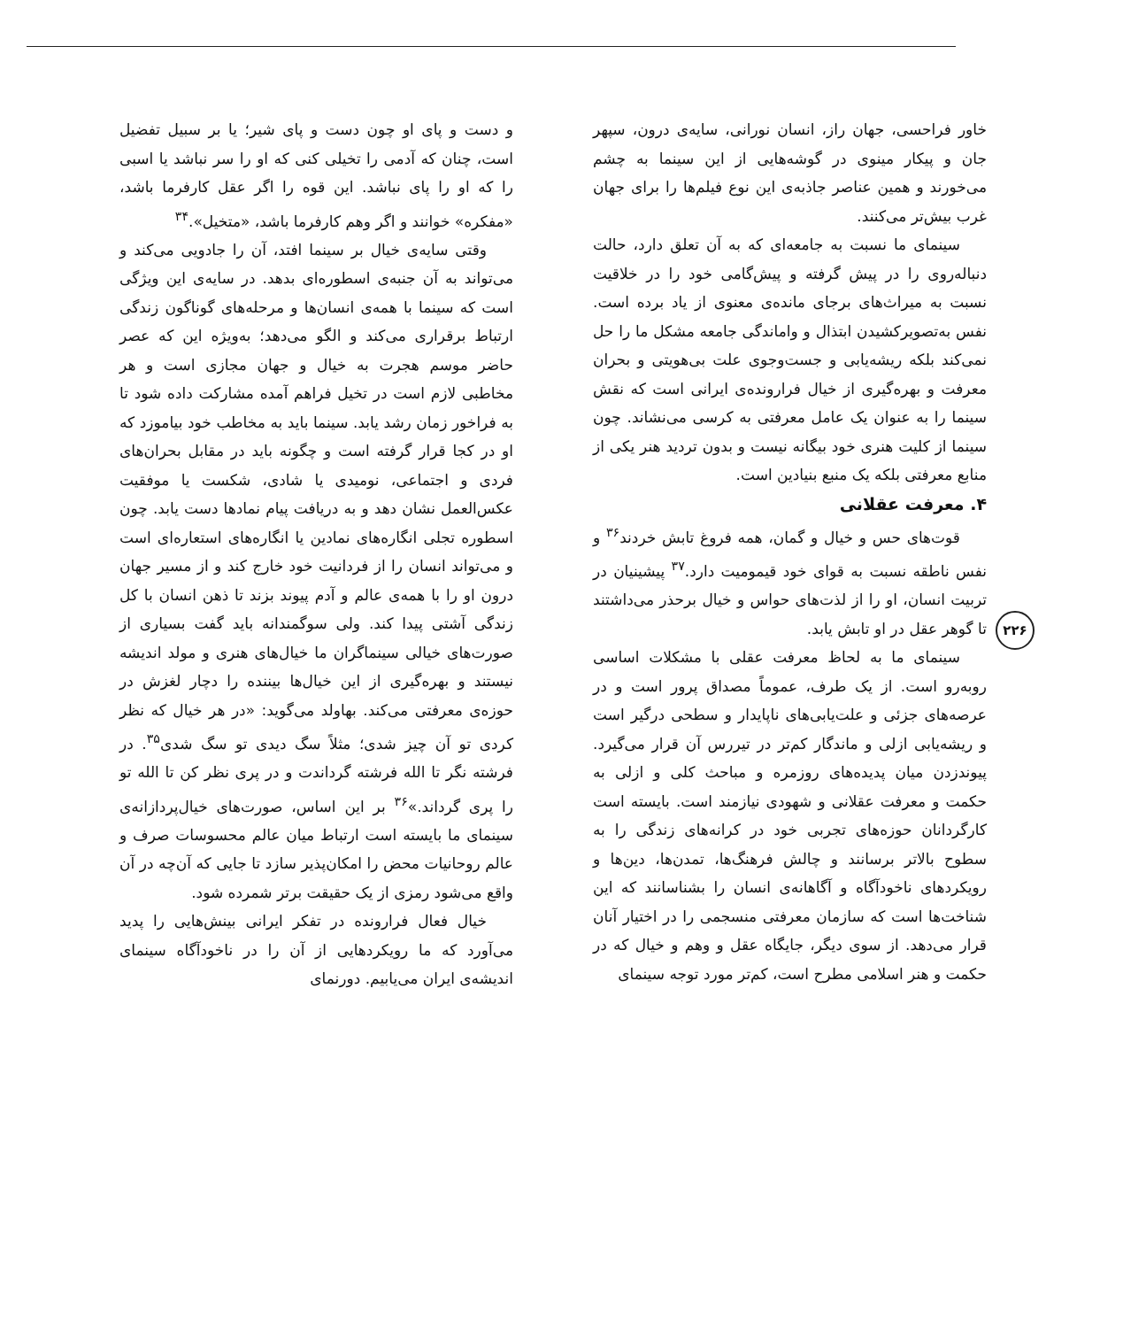و دست و پای او چون دست و پای شیر؛ یا بر سبیل تفضیل است، چنان که آدمی را تخیلی کنی که او را سر نباشد یا اسبی را که او را پای نباشد. این قوه را اگر عقل کارفرما باشد، «مفکره» خوانند و اگر وهم کارفرما باشد، «متخیل».<sup>۳۴</sup>
وقتی سایه‌ی خیال بر سینما افتد، آن را جادویی می‌کند و می‌تواند به آن جنبه‌ی اسطوره‌ای بدهد. در سایه‌ی این ویژگی است که سینما با همه‌ی انسان‌ها و مرحله‌های گوناگون زندگی ارتباط برقراری می‌کند و الگو می‌دهد؛ به‌ویژه این که عصر حاضر موسم هجرت به خیال و جهان مجازی است و هر مخاطبی لازم است در تخیل فراهم آمده مشارکت داده شود تا به فراخور زمان رشد یابد. سینما باید به مخاطب خود بیاموزد که او در کجا قرار گرفته است و چگونه باید در مقابل بحران‌های فردی و اجتماعی، نومیدی یا شادی، شکست یا موفقیت عکس‌العمل نشان دهد و به دریافت پیام نمادها دست یابد. چون اسطوره تجلی انگاره‌های نمادین یا انگاره‌های استعاره‌ای است و می‌تواند انسان را از فردانیت خود خارج کند و از مسیر جهان درون او را با همه‌ی عالم و آدم پیوند بزند تا ذهن انسان با کل زندگی آشتی پیدا کند. ولی سوگمندانه باید گفت بسیاری از صورت‌های خیالی سینماگران ما خیال‌های هنری و مولد اندیشه نیستند و بهره‌گیری از این خیال‌ها بیننده را دچار لغزش در حوزه‌ی معرفتی می‌کند. بهاولد می‌گوید: «در هر خیال که نظر کردی تو آن چیز شدی؛ مثلاً سگ دیدی تو سگ شدی<sup>۳۵</sup>. در فرشته نگر تا الله فرشته گرداندت و در پری نظر کن تا الله تو را پری گرداند.»<sup>۳۶</sup> بر این اساس، صورت‌های خیال‌پردازانه‌ی سینمای ما بایسته است ارتباط میان عالم محسوسات صرف و عالم روحانیات محض را امکان‌پذیر سازد تا جایی که آن‌چه در آن واقع می‌شود رمزی از یک حقیقت برتر شمرده شود.
خیال فعال فرارونده در تفکر ایرانی بینش‌هایی را پدید می‌آورد که ما رویکردهایی از آن را در ناخودآگاه سینمای اندیشه‌ی ایران می‌یابیم. دورنمای
خاور فراحسی، جهان راز، انسان نورانی، سایه‌ی درون، سپهر جان و پیکار مینوی در گوشه‌هایی از این سینما به چشم می‌خورند و همین عناصر جاذبه‌ی این نوع فیلم‌ها را برای جهان غرب بیش‌تر می‌کنند.
سینمای ما نسبت به جامعه‌ای که به آن تعلق دارد، حالت دنباله‌روی را در پیش گرفته و پیش‌گامی خود را در خلاقیت نسبت به میراث‌های برجای مانده‌ی معنوی از یاد برده است. نفس به‌تصویرکشیدن ابتذال و واماندگی جامعه مشکل ما را حل نمی‌کند بلکه ریشه‌یابی و جست‌وجوی علت بی‌هویتی و بحران معرفت و بهره‌گیری از خیال فرارونده‌ی ایرانی است که نقش سینما را به عنوان یک عامل معرفتی به کرسی می‌نشاند. چون سینما از کلیت هنری خود بیگانه نیست و بدون تردید هنر یکی از منابع معرفتی بلکه یک منبع بنیادین است.
۴. معرفت عقلانی
قوت‌های حس و خیال و گمان، همه فروغ تابش خردند<sup>۳۶</sup> و نفس ناطقه نسبت به قوای خود قیمومیت دارد.<sup>۳۷</sup> پیشینیان در تربیت انسان، او را از لذت‌های حواس و خیال برحذر می‌داشتند تا گوهر عقل در او تابش یابد.
سینمای ما به لحاظ معرفت عقلی با مشکلات اساسی روبه‌رو است. از یک طرف، عموماً مصداق پرور است و در عرصه‌های جزئی و علت‌یابی‌های ناپایدار و سطحی درگیر است و ریشه‌یابی ازلی و ماندگار کم‌تر در تیررس آن قرار می‌گیرد. پیوندزدن میان پدیده‌های روزمره و مباحث کلی و ازلی به حکمت و معرفت عقلانی و شهودی نیازمند است. بایسته است کارگردانان حوزه‌های تجربی خود در کرانه‌های زندگی را به سطوح بالاتر برسانند و چالش فرهنگ‌ها، تمدن‌ها، دین‌ها و رویکردهای ناخودآگاه و آگاهانه‌ی انسان را بشناسانند که این شناخت‌ها است که سازمان معرفتی منسجمی را در اختیار آنان قرار می‌دهد. از سوی دیگر، جایگاه عقل و وهم و خیال که در حکمت و هنر اسلامی مطرح است، کم‌تر مورد توجه سینمای
۲۲۶